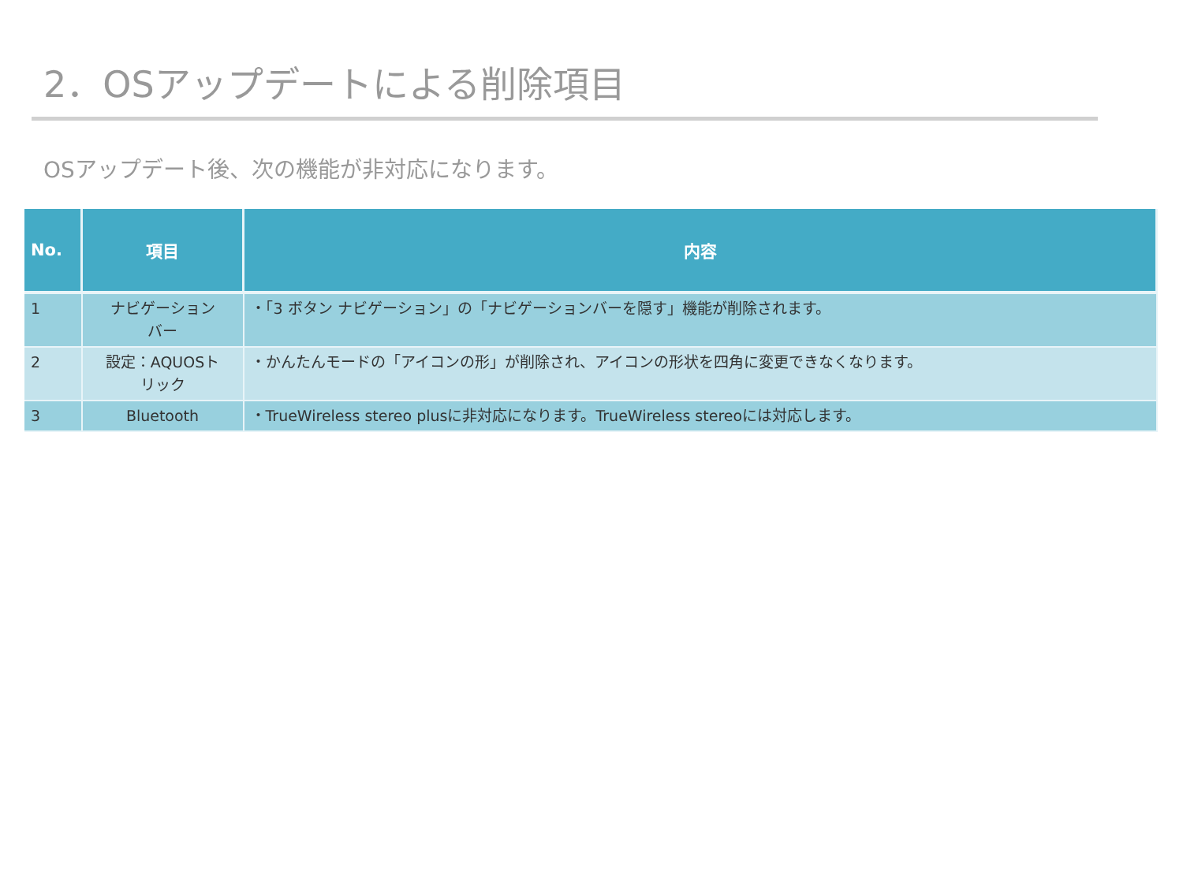2．OSアップデートによる削除項目
OSアップデート後、次の機能が非対応になります。
| No. | 項目 | 内容 |
| --- | --- | --- |
| 1 | ナビゲーション バー | ・「3 ボタン ナビゲーション」の「ナビゲーションバーを隠す」機能が削除されます。 |
| 2 | 設定：AQUOSト リック | ・かんたんモードの「アイコンの形」が削除され、アイコンの形状を四角に変更できなくなります。 |
| 3 | Bluetooth | ・TrueWireless stereo plusに非対応になります。TrueWireless stereoには対応します。 |